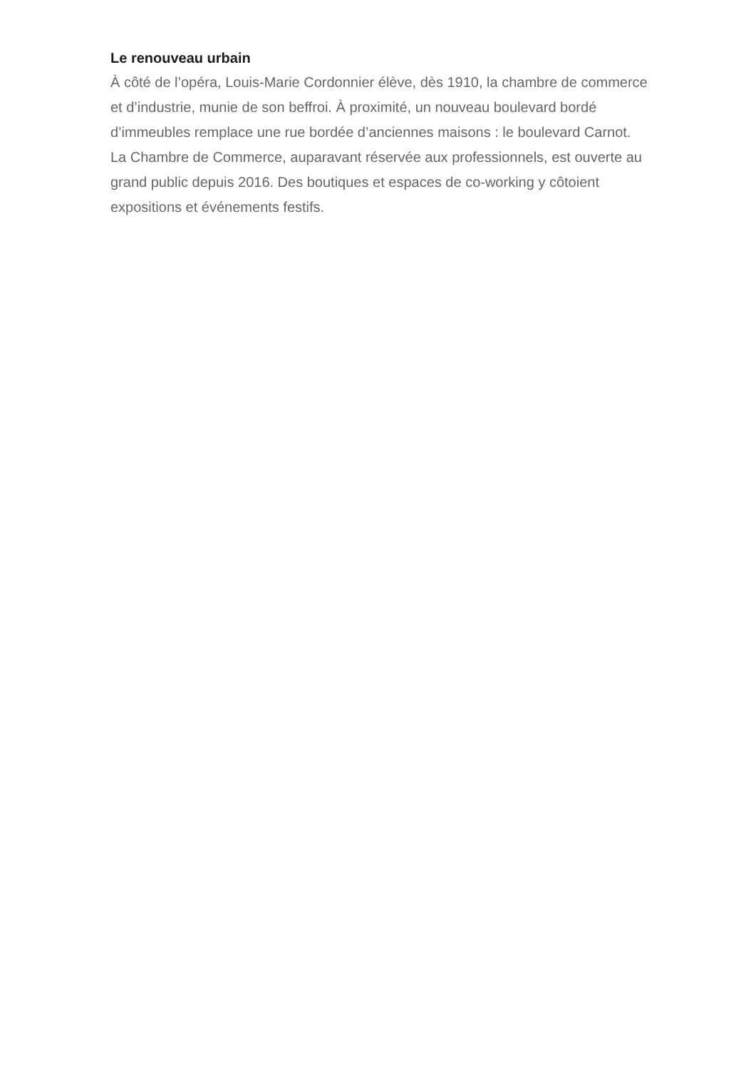Le renouveau urbain
À côté de l’opéra, Louis-Marie Cordonnier élève, dès 1910, la chambre de commerce et d’industrie, munie de son beffroi. À proximité, un nouveau boulevard bordé d’immeubles remplace une rue bordée d’anciennes maisons : le boulevard Carnot.
La Chambre de Commerce, auparavant réservée aux professionnels, est ouverte au grand public depuis 2016. Des boutiques et espaces de co-working y côtoient expositions et événements festifs.